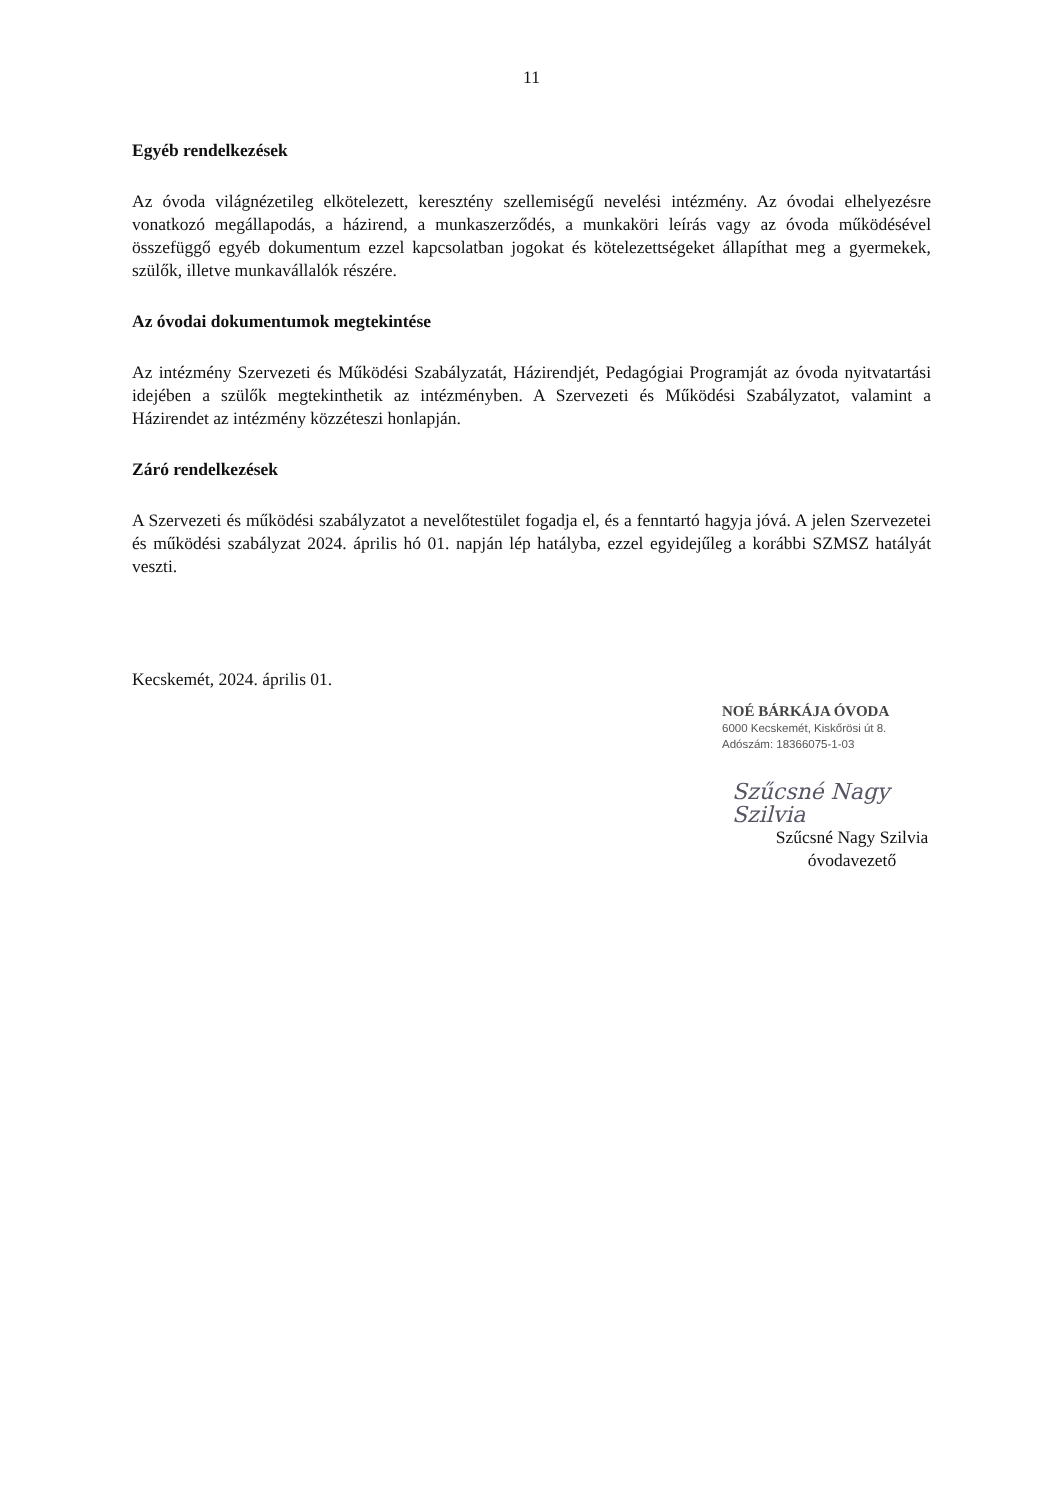11
Egyéb rendelkezések
Az óvoda világnézetileg elkötelezett, keresztény szellemiségű nevelési intézmény. Az óvodai elhelyezésre vonatkozó megállapodás, a házirend, a munkaszerződés, a munkaköri leírás vagy az óvoda működésével összefüggő egyéb dokumentum ezzel kapcsolatban jogokat és kötelezettségeket állapíthat meg a gyermekek, szülők, illetve munkavállalók részére.
Az óvodai dokumentumok megtekintése
Az intézmény Szervezeti és Működési Szabályzatát, Házirendjét, Pedagógiai Programját az óvoda nyitvatartási idejében a szülők megtekinthetik az intézményben. A Szervezeti és Működési Szabályzatot, valamint a Házirendet az intézmény közzéteszi honlapján.
Záró rendelkezések
A Szervezeti és működési szabályzatot a nevelőtestület fogadja el, és a fenntartó hagyja jóvá. A jelen Szervezetei és működési szabályzat 2024. április hó 01. napján lép hatályba, ezzel egyidejűleg a korábbi SZMSZ hatályát veszti.
Kecskemét, 2024. április 01.
NOÉ BÁRKÁJA ÓVODA
6000 Kecskemét, Kiskőrösi út 8.
Adószám: 18366075-1-03
Szűcsné Nagy Szilvia
Szűcsné Nagy Szilvia
óvodavezető